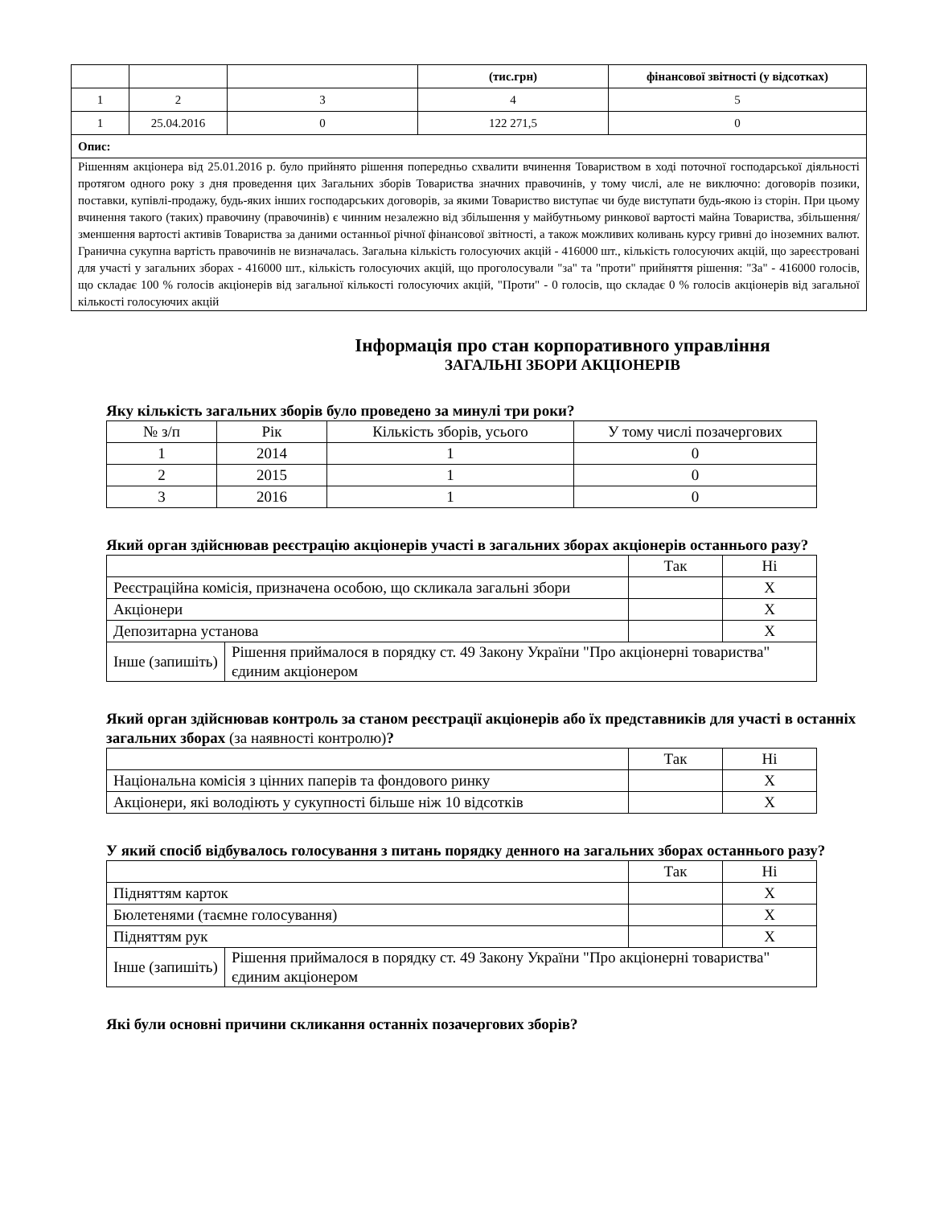| | | | (тис.грн) | фінансової звітності (у відсотках) |
| --- | --- | --- | --- | --- |
| 1 | 2 | 3 | 4 | 5 |
| 1 | 25.04.2016 | 0 | 122 271,5 | 0 |
| Опис: | | | | |
| Рішенням акціонера від 25.01.2016 р. було прийнято рішення попередньо схвалити вчинення Товариством в ході поточної господарської діяльності протягом одного року з дня проведення цих Загальних зборів Товариства значних правочинів, у тому числі, але не виключно: договорів позики, поставки, купівлі-продажу, будь-яких інших господарських договорів, за якими Товариство виступає чи буде виступати будь-якою із сторін. При цьому вчинення такого (таких) правочину (правочинів) є чинним незалежно від збільшення у майбутньому ринкової вартості майна Товариства, збільшення/зменшення вартості активів Товариства за даними останньої річної фінансової звітності, а також можливих коливань курсу гривні до іноземних валют. Гранична сукупна вартість правочинів не визначалась. Загальна кількість голосуючих акцій - 416000 шт., кількість голосуючих акцій, що зареєстровані для участі у загальних зборах - 416000 шт., кількість голосуючих акцій, що проголосували "за" та "проти" прийняття рішення: "За" - 416000 голосів, що складає 100 % голосів акціонерів від загальної кількості голосуючих акцій, "Проти" - 0 голосів, що складає 0 % голосів акціонерів від загальної кількості голосуючих акцій | | | | |
Інформація про стан корпоративного управління
ЗАГАЛЬНІ ЗБОРИ АКЦІОНЕРІВ
Яку кількість загальних зборів було проведено за минулі три роки?
| № з/п | Рік | Кількість зборів, усього | У тому числі позачергових |
| 1 | 2014 | 1 | 0 |
| 2 | 2015 | 1 | 0 |
| 3 | 2016 | 1 | 0 |
Який орган здійснював реєстрацію акціонерів участі в загальних зборах акціонерів останнього разу?
| | | Так | Ні |
| Реєстраційна комісія, призначена особою, що скликала загальні збори | | | X |
| Акціонери | | | X |
| Депозитарна установа | | | X |
| Інше (запишіть) | Рішення приймалося в порядку ст. 49 Закону України "Про акціонерні товариства" єдиним акціонером | | |
Який орган здійснював контроль за станом реєстрації акціонерів або їх представників для участі в останніх загальних зборах (за наявності контролю)?
| | Так | Ні |
| Національна комісія з цінних паперів та фондового ринку | | X |
| Акціонери, які володіють у сукупності більше ніж 10 відсотків | | X |
У який спосіб відбувалось голосування з питань порядку денного на загальних зборах останнього разу?
| | | Так | Ні |
| Підняттям карток | | | X |
| Бюлетенями (таємне голосування) | | | X |
| Підняттям рук | | | X |
| Інше (запишіть) | Рішення приймалося в порядку ст. 49 Закону України "Про акціонерні товариства" єдиним акціонером | | |
Які були основні причини скликання останніх позачергових зборів?